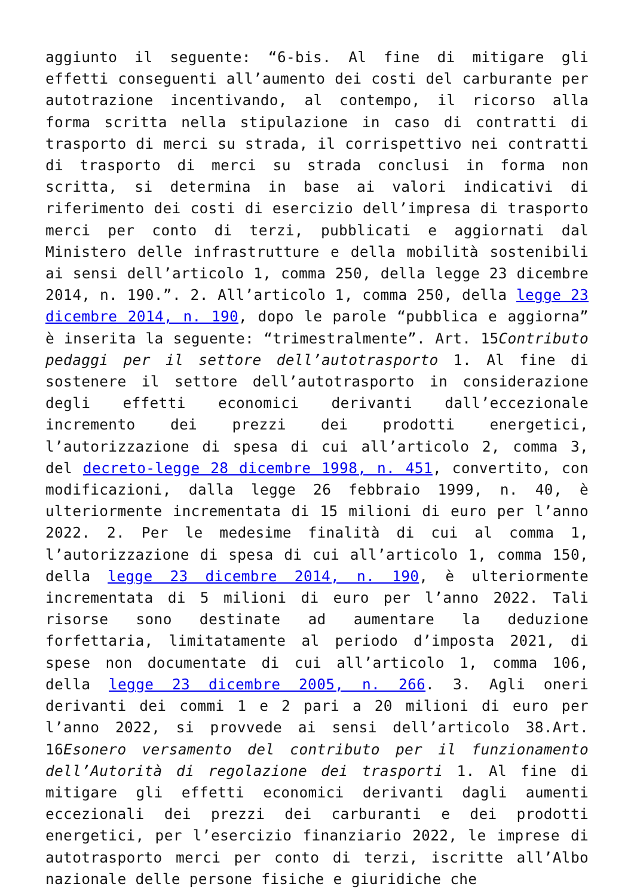aggiunto il seguente: “6-bis. Al fine di mitigare gli effetti conseguenti all’aumento dei costi del carburante per autotrazione incentivando, al contempo, il ricorso alla forma scritta nella stipulazione in caso di contratti di trasporto di merci su strada, il corrispettivo nei contratti di trasporto di merci su strada conclusi in forma non scritta, si determina in base ai valori indicativi di riferimento dei costi di esercizio dell’impresa di trasporto merci per conto di terzi, pubblicati e aggiornati dal Ministero delle infrastrutture e della mobilità sostenibili ai sensi dell’articolo 1, comma 250, della legge 23 dicembre 2014, n. 190.”. 2. All’articolo 1, comma 250, della legge 23 dicembre 2014, n. 190, dopo le parole “pubblica e aggiorna” è inserita la seguente: “trimestralmente”. Art. 15Contributo pedaggi per il settore dell’autotrasporto 1. Al fine di sostenere il settore dell’autotrasporto in considerazione degli effetti economici derivanti dall’eccezionale incremento dei prezzi dei prodotti energetici, l’autorizzazione di spesa di cui all’articolo 2, comma 3, del decreto-legge 28 dicembre 1998, n. 451, convertito, con modificazioni, dalla legge 26 febbraio 1999, n. 40, è ulteriormente incrementata di 15 milioni di euro per l’anno 2022. 2. Per le medesime finalità di cui al comma 1, l’autorizzazione di spesa di cui all’articolo 1, comma 150, della legge 23 dicembre 2014, n. 190, è ulteriormente incrementata di 5 milioni di euro per l’anno 2022. Tali risorse sono destinate ad aumentare la deduzione forfettaria, limitatamente al periodo d’imposta 2021, di spese non documentate di cui all’articolo 1, comma 106, della legge 23 dicembre 2005, n. 266. 3. Agli oneri derivanti dei commi 1 e 2 pari a 20 milioni di euro per l’anno 2022, si provvede ai sensi dell’articolo 38.Art. 16Esonero versamento del contributo per il funzionamento dell’Autorità di regolazione dei trasporti 1. Al fine di mitigare gli effetti economici derivanti dagli aumenti eccezionali dei prezzi dei carburanti e dei prodotti energetici, per l’esercizio finanziario 2022, le imprese di autotrasporto merci per conto di terzi, iscritte all’Albo nazionale delle persone fisiche e giuridiche che